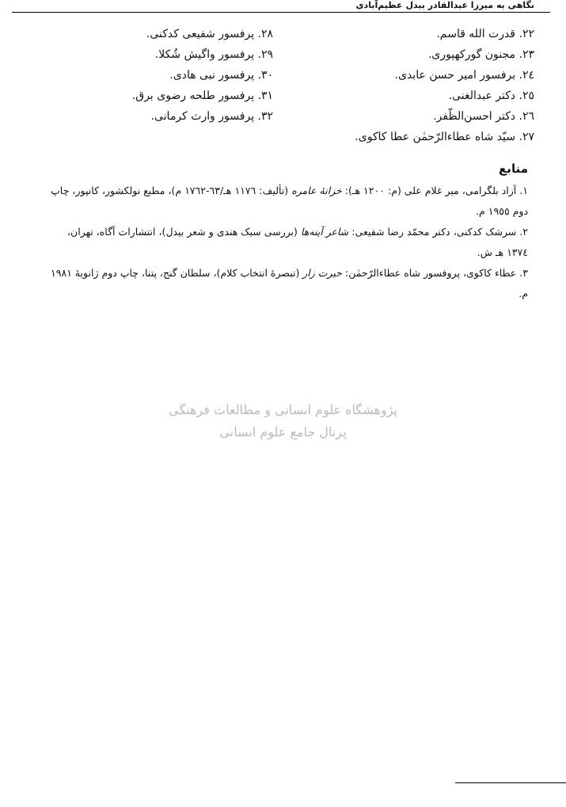نگاهی به میرزا عبدالقادر بیدل عظیم‌آبادی
٢٢. قدرت الله قاسم.
٢٣. مجنون گورکهپوری.
٢٤. برفسور امیر حسن عابدی.
٢٥. دکتر عبدالغنی.
٢٦. دکتر احسن‌الظّفر.
٢٧. سیّد شاه عطاءالرّحمٰن عطا کاکوی.
٢٨. پرفسور شفیعی کدکنی.
٢٩. پرفسور واگیش شُکلا.
٣٠. پرفسور نبی هادی.
٣١. پرفسور طلحه رضوی برق.
٣٢. پرفسور وارث کرمانی.
منابع
١. آزاد بلگرامی، میر غلام علی (م: ١٢٠٠ هـ): خزانهٔ عامره (تألیف: ١١٧٦ هـ/٦٣-١٧٦٢ م)، مطبع نولکشور، کانپور، چاپ دوم ١٩٥٥ م.
٢. سرشک کدکنی، دکتر محمّد رضا شفیعی: شاعر آینه‌ها (بررسی سبک هندی و شعر بیدل)، انتشارات آگاه، تهران، ١٣٧٤ هـ ش.
٣. عطاء کاکوی، پروفسور شاه عطاءالرّحمٰن: حیرت زار (تبصرهٔ انتخاب کلام)، سلطان گنج، پتنا، چاپ دوم ژانویهٔ ١٩٨١ م.
پژوهشگاه علوم انسانی و مطالعات فرهنگی
پرتال جامع علوم انسانی